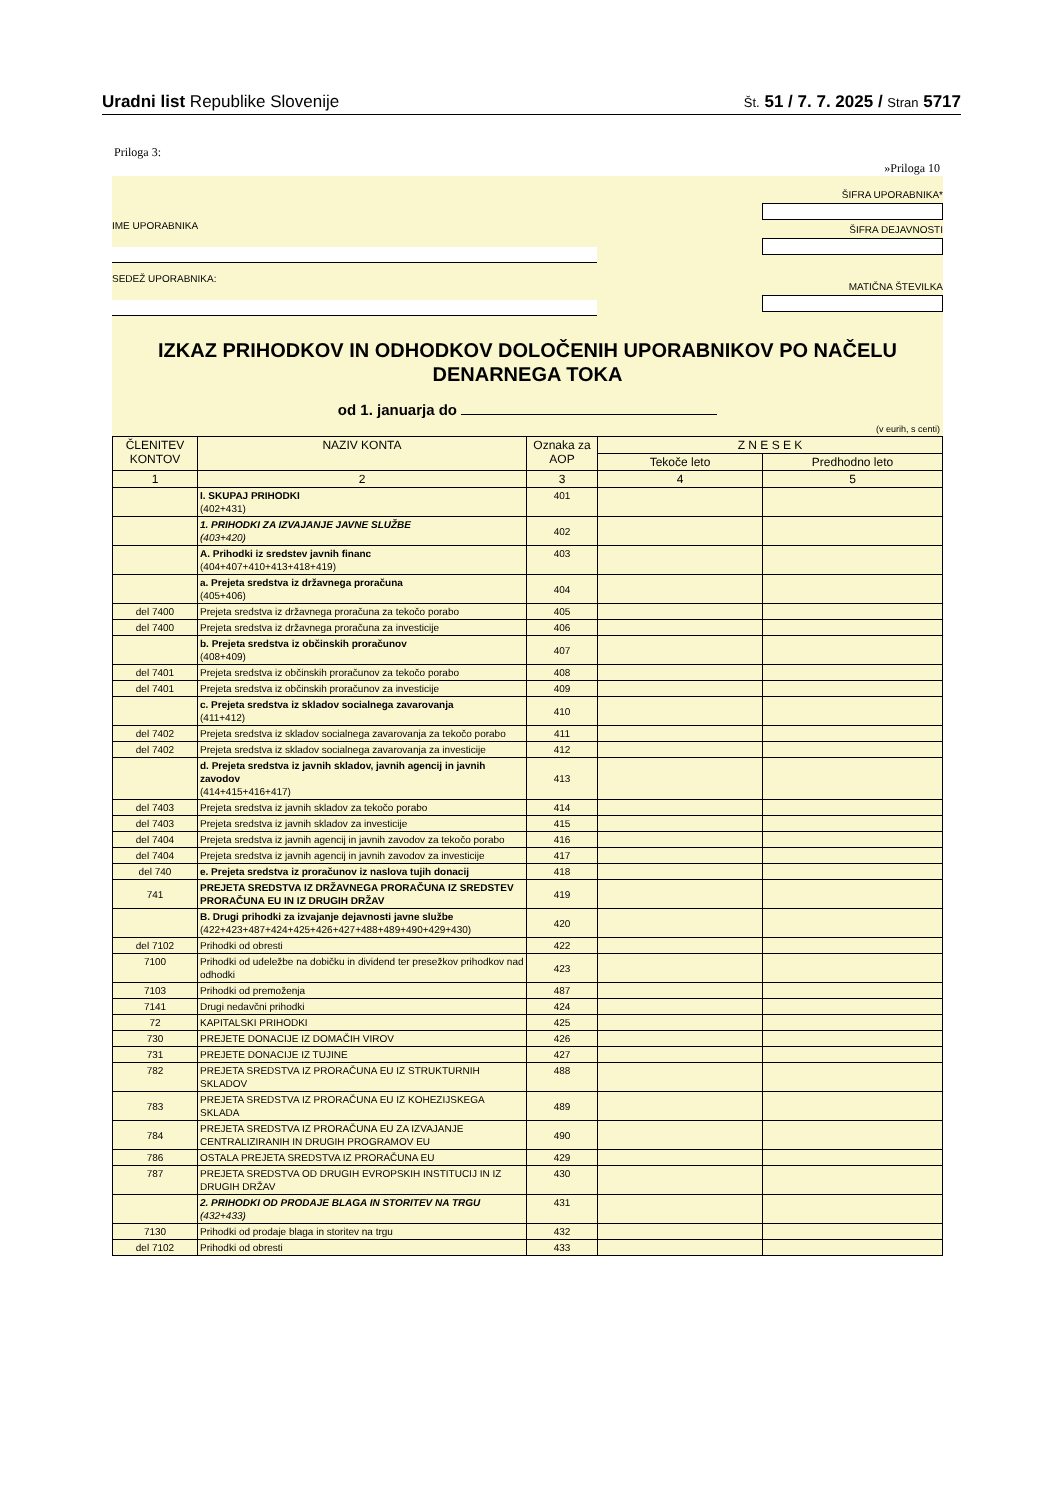Uradni list Republike Slovenije
Št. 51 / 7. 7. 2025 / Stran 5717
Priloga 3:
»Priloga 10
ŠIFRA UPORABNIKA*
IME UPORABNIKA
ŠIFRA DEJAVNOSTI
SEDEŽ UPORABNIKA:
MATIČNA ŠTEVILKA
IZKAZ PRIHODKOV IN ODHODKOV DOLOČENIH UPORABNIKOV PO NAČELU
DENARNEGA TOKA
od 1. januarja do
(v eurih, s centi)
| ČLENITEV KONTOV | NAZIV KONTA | Oznaka za AOP | Z N E S E K | |
| --- | --- | --- | --- | --- |
| | | | Tekoče leto | Predhodno leto |
| 1 | 2 | 3 | 4 | 5 |
| | I. SKUPAJ PRIHODKI (402+431) | 401 | | |
| | 1. PRIHODKI ZA IZVAJANJE JAVNE SLUŽBE (403+420) | 402 | | |
| | A. Prihodki iz sredstev javnih financ (404+407+410+413+418+419) | 403 | | |
| | a. Prejeta sredstva iz državnega proračuna (405+406) | 404 | | |
| del 7400 | Prejeta sredstva iz državnega proračuna za tekočo porabo | 405 | | |
| del 7400 | Prejeta sredstva iz državnega proračuna za investicije | 406 | | |
| | b. Prejeta sredstva iz občinskih proračunov (408+409) | 407 | | |
| del 7401 | Prejeta sredstva iz občinskih proračunov za tekočo porabo | 408 | | |
| del 7401 | Prejeta sredstva iz občinskih proračunov za investicije | 409 | | |
| | c. Prejeta sredstva iz skladov socialnega zavarovanja (411+412) | 410 | | |
| del 7402 | Prejeta sredstva iz skladov socialnega zavarovanja za tekočo porabo | 411 | | |
| del 7402 | Prejeta sredstva iz skladov socialnega zavarovanja za investicije | 412 | | |
| | d. Prejeta sredstva iz javnih skladov, javnih agencij in javnih zavodov (414+415+416+417) | 413 | | |
| del 7403 | Prejeta sredstva iz javnih skladov za tekočo porabo | 414 | | |
| del 7403 | Prejeta sredstva iz javnih skladov za investicije | 415 | | |
| del 7404 | Prejeta sredstva iz javnih agencij in javnih zavodov za tekočo porabo | 416 | | |
| del 7404 | Prejeta sredstva iz javnih agencij in javnih zavodov za investicije | 417 | | |
| del 740 | e. Prejeta sredstva iz proračunov iz naslova tujih donacij | 418 | | |
| 741 | PREJETA SREDSTVA IZ DRŽAVNEGA PRORAČUNA IZ SREDSTEV PRORAČUNA EU IN IZ DRUGIH DRŽAV | 419 | | |
| | B. Drugi prihodki za izvajanje dejavnosti javne službe (422+423+487+424+425+426+427+488+489+490+429+430) | 420 | | |
| del 7102 | Prihodki od obresti | 422 | | |
| 7100 | Prihodki od udeležbe na dobičku in dividend ter presežkov prihodkov nad odhodki | 423 | | |
| 7103 | Prihodki od premoženja | 487 | | |
| 7141 | Drugi nedavčni prihodki | 424 | | |
| 72 | KAPITALSKI PRIHODKI | 425 | | |
| 730 | PREJETE DONACIJE IZ DOMAČIH VIROV | 426 | | |
| 731 | PREJETE DONACIJE IZ TUJINE | 427 | | |
| 782 | PREJETA SREDSTVA IZ PRORAČUNA EU IZ STRUKTURNIH SKLADOV | 488 | | |
| 783 | PREJETA SREDSTVA IZ PRORAČUNA EU IZ KOHEZIJSKEGA SKLADA | 489 | | |
| 784 | PREJETA SREDSTVA IZ PRORAČUNA EU ZA IZVAJANJE CENTRALIZIRANIH IN DRUGIH PROGRAMOV EU | 490 | | |
| 786 | OSTALA PREJETA SREDSTVA IZ PRORAČUNA EU | 429 | | |
| 787 | PREJETA SREDSTVA OD DRUGIH EVROPSKIH INSTITUCIJ IN IZ DRUGIH DRŽAV | 430 | | |
| | 2. PRIHODKI OD PRODAJE BLAGA IN STORITEV NA TRGU (432+433) | 431 | | |
| 7130 | Prihodki od prodaje blaga in storitev na trgu | 432 | | |
| del 7102 | Prihodki od obresti | 433 | | |